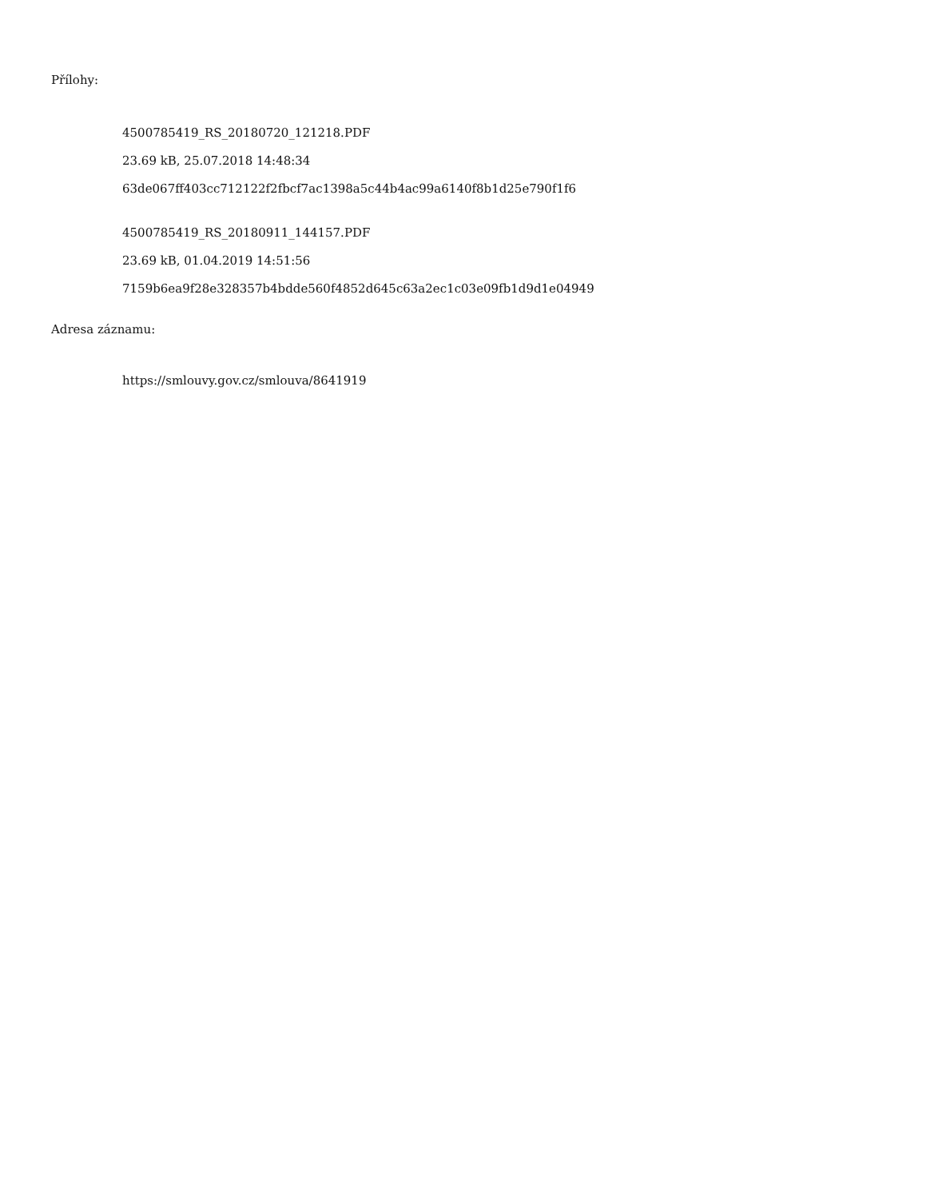Přílohy:
4500785419_RS_20180720_121218.PDF
23.69 kB, 25.07.2018 14:48:34
63de067ff403cc712122f2fbcf7ac1398a5c44b4ac99a6140f8b1d25e790f1f6
4500785419_RS_20180911_144157.PDF
23.69 kB, 01.04.2019 14:51:56
7159b6ea9f28e328357b4bdde560f4852d645c63a2ec1c03e09fb1d9d1e04949
Adresa záznamu:
https://smlouvy.gov.cz/smlouva/8641919